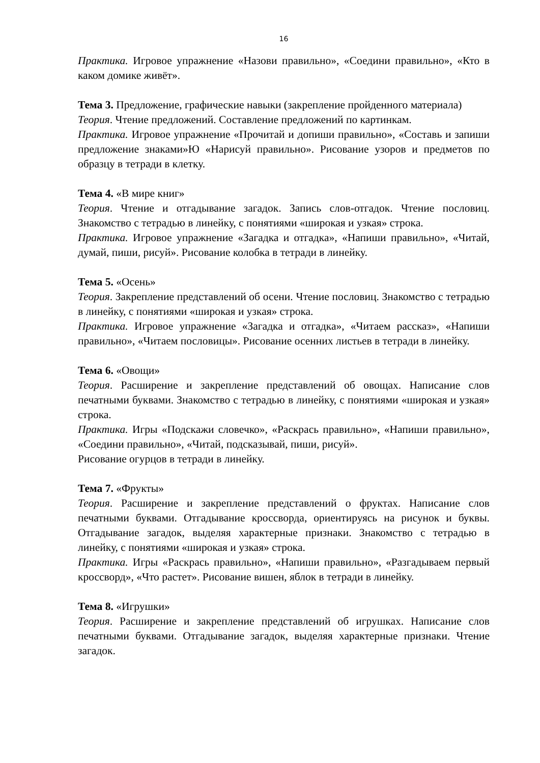16
Практика. Игровое упражнение «Назови правильно», «Соедини правильно», «Кто в каком домике живёт».
Тема 3. Предложение, графические навыки (закрепление пройденного материала)
Теория. Чтение предложений. Составление предложений по картинкам.
Практика. Игровое упражнение «Прочитай и допиши правильно», «Составь и запиши предложение знаками»Ю «Нарисуй правильно». Рисование узоров и предметов по образцу в тетради в клетку.
Тема 4. «В мире книг»
Теория. Чтение и отгадывание загадок. Запись слов-отгадок. Чтение пословиц. Знакомство с тетрадью в линейку, с понятиями «широкая и узкая» строка.
Практика. Игровое упражнение «Загадка и отгадка», «Напиши правильно», «Читай, думай, пиши, рисуй». Рисование колобка в тетради в линейку.
Тема 5. «Осень»
Теория. Закрепление представлений об осени. Чтение пословиц. Знакомство с тетрадью в линейку, с понятиями «широкая и узкая» строка.
Практика. Игровое упражнение «Загадка и отгадка», «Читаем рассказ», «Напиши правильно», «Читаем пословицы». Рисование осенних листьев в тетради в линейку.
Тема 6. «Овощи»
Теория. Расширение и закрепление представлений об овощах. Написание слов печатными буквами. Знакомство с тетрадью в линейку, с понятиями «широкая и узкая» строка.
Практика. Игры «Подскажи словечко», «Раскрась правильно», «Напиши правильно», «Соедини правильно», «Читай, подсказывай, пиши, рисуй».
Рисование огурцов в тетради в линейку.
Тема 7. «Фрукты»
Теория. Расширение и закрепление представлений о фруктах. Написание слов печатными буквами. Отгадывание кроссворда, ориентируясь на рисунок и буквы. Отгадывание загадок, выделяя характерные признаки. Знакомство с тетрадью в линейку, с понятиями «широкая и узкая» строка.
Практика. Игры «Раскрась правильно», «Напиши правильно», «Разгадываем первый кроссворд», «Что растет». Рисование вишен, яблок в тетради в линейку.
Тема 8. «Игрушки»
Теория. Расширение и закрепление представлений об игрушках. Написание слов печатными буквами. Отгадывание загадок, выделяя характерные признаки. Чтение загадок.